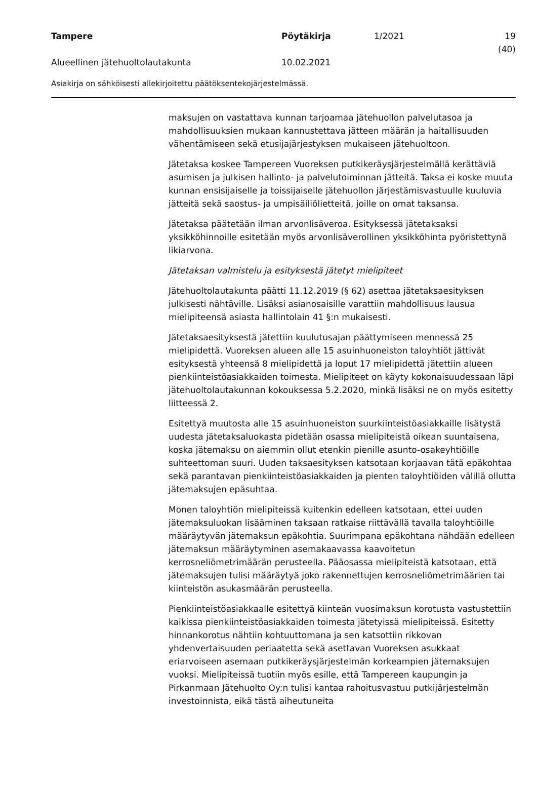Tampere Pöytäkirja 1/2021 19 (40)
Alueellinen jätehuoltolautakunta 10.02.2021
Asiakirja on sähköisesti allekirjoitettu päätöksentekojärjestelmässä.
maksujen on vastattava kunnan tarjoamaa jätehuollon palvelutasoa ja mahdollisuuksien mukaan kannustettava jätteen määrän ja haitallisuuden vähentämiseen sekä etusijajärjestyksen mukaiseen jätehuoltoon.
Jätetaksa koskee Tampereen Vuoreksen putkikeräysjärjestelmällä kerättäviä asumisen ja julkisen hallinto- ja palvelutoiminnan jätteitä. Taksa ei koske muuta kunnan ensisijaiselle ja toissijaiselle jätehuollon järjestämisvastuulle kuuluvia jätteitä sekä saostus- ja umpisäiliölietteitä, joille on omat taksansa.
Jätetaksa päätetään ilman arvonlisäveroa. Esityksessä jätetaksaksi yksikköhinnoille esitetään myös arvonlisäverollinen yksikköhinta pyöristettynä likiarvona.
Jätetaksan valmistelu ja esityksestä jätetyt mielipiteet
Jätehuoltolautakunta päätti 11.12.2019 (§ 62) asettaa jätetaksaesityksen julkisesti nähtäville. Lisäksi asianosaisille varattiin mahdollisuus lausua mielipiteensä asiasta hallintolain 41 §:n mukaisesti.
Jätetaksaesityksestä jätettiin kuulutusajan päättymiseen mennessä 25 mielipidettä. Vuoreksen alueen alle 15 asuinhuoneiston taloyhtiöt jättivät esityksestä yhteensä 8 mielipidettä ja loput 17 mielipidettä jätettiin alueen pienkiinteistöasiakkaiden toimesta. Mielipiteet on käyty kokonaisuudessaan läpi jätehuoltolautakunnan kokouksessa 5.2.2020, minkä lisäksi ne on myös esitetty liitteessä 2.
Esitettyä muutosta alle 15 asuinhuoneiston suurkiinteistöasiakkaille lisätystä uudesta jätetaksaluokasta pidetään osassa mielipiteistä oikean suuntaisena, koska jätemaksu on aiemmin ollut etenkin pienille asunto-osakeyhtiöille suhteettoman suuri. Uuden taksaesityksen katsotaan korjaavan tätä epäkohtaa sekä parantavan pienkiinteistöasiakkaiden ja pienten taloyhtiöiden välillä ollutta jätemaksujen epäsuhtaa.
Monen taloyhtiön mielipiteissä kuitenkin edelleen katsotaan, ettei uuden jätemaksuluokan lisääminen taksaan ratkaise riittävällä tavalla taloyhtiöille määräytyvän jätemaksun epäkohtia. Suurimpana epäkohtana nähdään edelleen jätemaksun määräytyminen asemakaavassa kaavoitetun kerrosneliömetrimäärän perusteella. Pääosassa mielipiteistä katsotaan, että jätemaksujen tulisi määräytyä joko rakennettujen kerrosneliömetrimäärien tai kiinteistön asukasmäärän perusteella.
Pienkiinteistöasiakkaalle esitettyä kiinteän vuosimaksun korotusta vastustettiin kaikissa pienkiinteistöasiakkaiden toimesta jätetyissä mielipiteissä. Esitetty hinnankorotus nähtiin kohtuuttomana ja sen katsottiin rikkovan yhdenvertaisuuden periaatetta sekä asettavan Vuoreksen asukkaat eriarvoiseen asemaan putkikeräysjärjestelmän korkeampien jätemaksujen vuoksi. Mielipiteissä tuotiin myös esille, että Tampereen kaupungin ja Pirkanmaan Jätehuolto Oy:n tulisi kantaa rahoitusvastuu putkijärjestelmän investoinnista, eikä tästä aiheutuneita